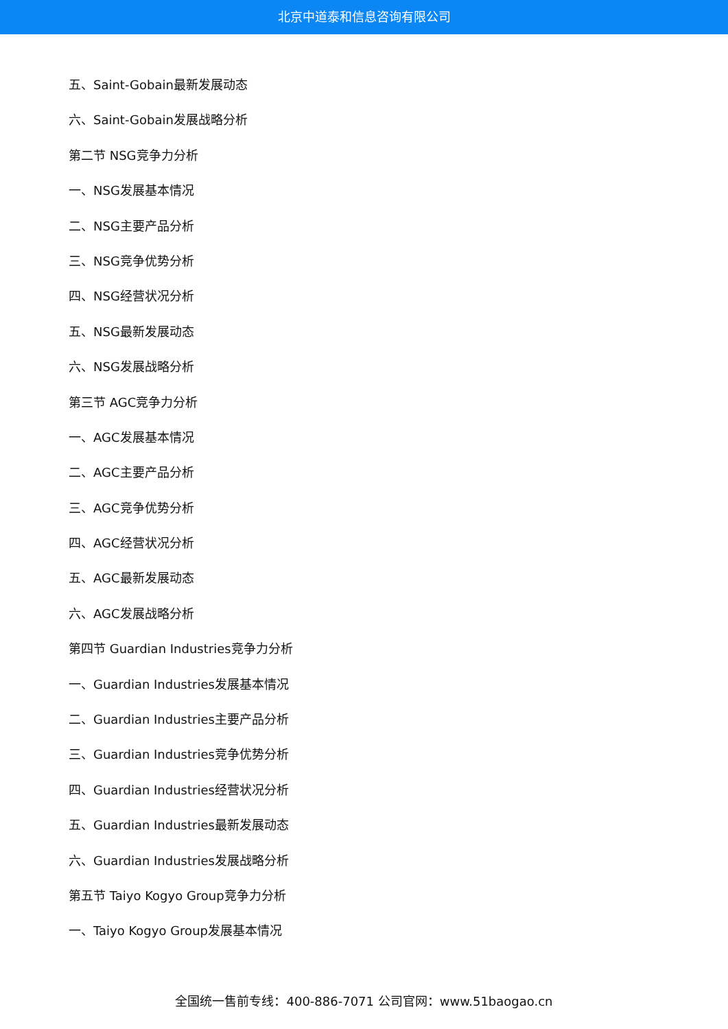北京中道泰和信息咨询有限公司
五、Saint-Gobain最新发展动态
六、Saint-Gobain发展战略分析
第二节 NSG竞争力分析
一、NSG发展基本情况
二、NSG主要产品分析
三、NSG竞争优势分析
四、NSG经营状况分析
五、NSG最新发展动态
六、NSG发展战略分析
第三节 AGC竞争力分析
一、AGC发展基本情况
二、AGC主要产品分析
三、AGC竞争优势分析
四、AGC经营状况分析
五、AGC最新发展动态
六、AGC发展战略分析
第四节 Guardian Industries竞争力分析
一、Guardian Industries发展基本情况
二、Guardian Industries主要产品分析
三、Guardian Industries竞争优势分析
四、Guardian Industries经营状况分析
五、Guardian Industries最新发展动态
六、Guardian Industries发展战略分析
第五节 Taiyo Kogyo Group竞争力分析
一、Taiyo Kogyo Group发展基本情况
全国统一售前专线：400-886-7071 公司官网：www.51baogao.cn